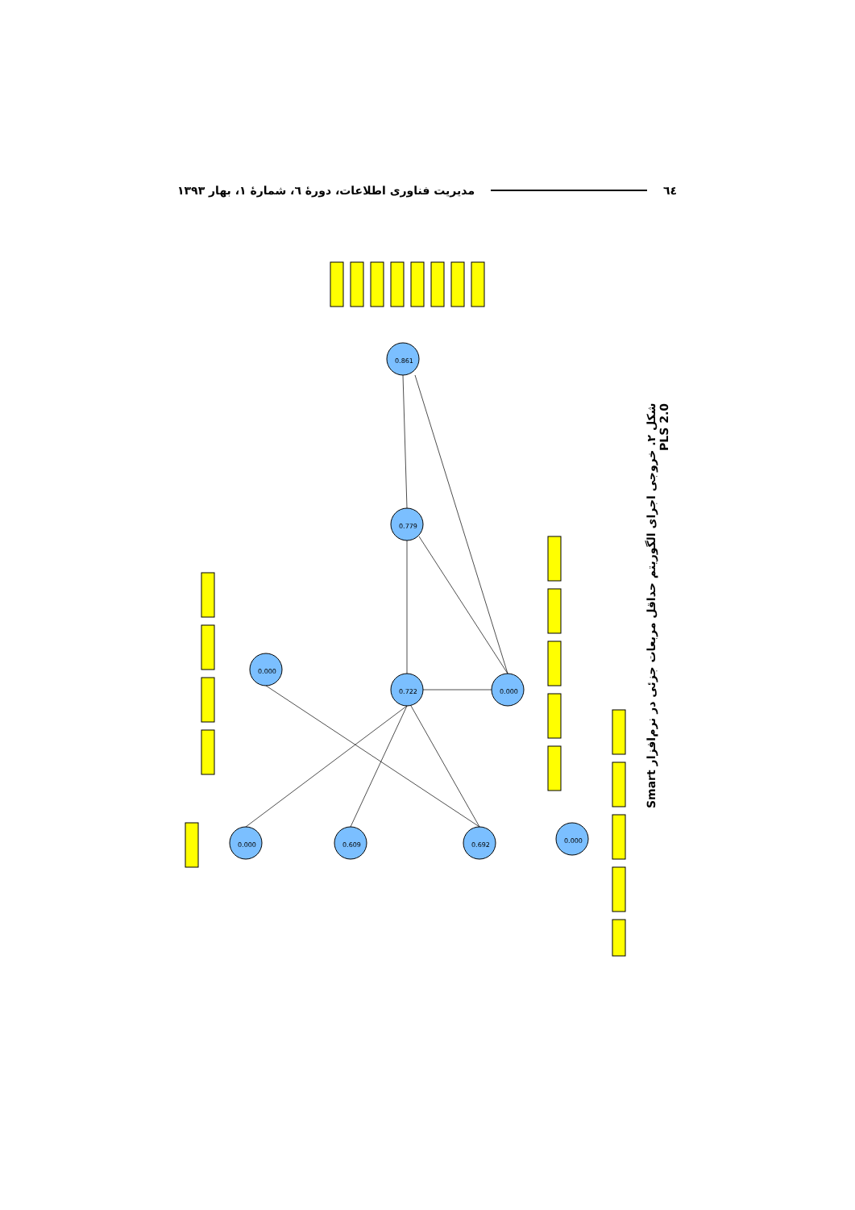٦٤
مدیریت فناوری اطلاعات، دورهٔ ٦، شمارهٔ ١، بهار ١٣٩٣
0.861
0.779
0.722
0.000
0.000
0.000
0.609
0.692
0.000
شکل ۲. خروجی اجرای الگوریتم حداقل مربعات جزئی در نرم‌افزار Smart PLS 2.0